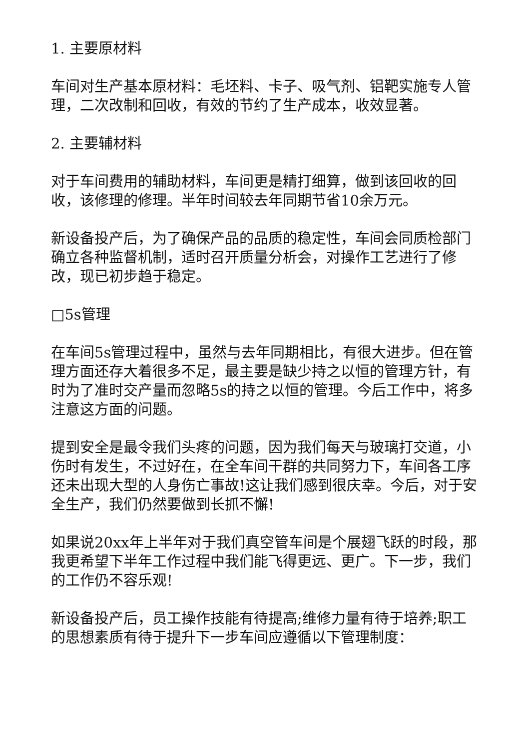1. 主要原材料
车间对生产基本原材料：毛坯料、卡子、吸气剂、铝靶实施专人管理，二次改制和回收，有效的节约了生产成本，收效显著。
2. 主要辅材料
对于车间费用的辅助材料，车间更是精打细算，做到该回收的回收，该修理的修理。半年时间较去年同期节省10余万元。
新设备投产后，为了确保产品的品质的稳定性，车间会同质检部门确立各种监督机制，适时召开质量分析会，对操作工艺进行了修改，现已初步趋于稳定。
□5s管理
在车间5s管理过程中，虽然与去年同期相比，有很大进步。但在管理方面还存大着很多不足，最主要是缺少持之以恒的管理方针，有时为了准时交产量而忽略5s的持之以恒的管理。今后工作中，将多注意这方面的问题。
提到安全是最令我们头疼的问题，因为我们每天与玻璃打交道，小伤时有发生，不过好在，在全车间干群的共同努力下，车间各工序还未出现大型的人身伤亡事故!这让我们感到很庆幸。今后，对于安全生产，我们仍然要做到长抓不懈!
如果说20xx年上半年对于我们真空管车间是个展翅飞跃的时段，那我更希望下半年工作过程中我们能飞得更远、更广。下一步，我们的工作仍不容乐观!
新设备投产后，员工操作技能有待提高;维修力量有待于培养;职工的思想素质有待于提升下一步车间应遵循以下管理制度：